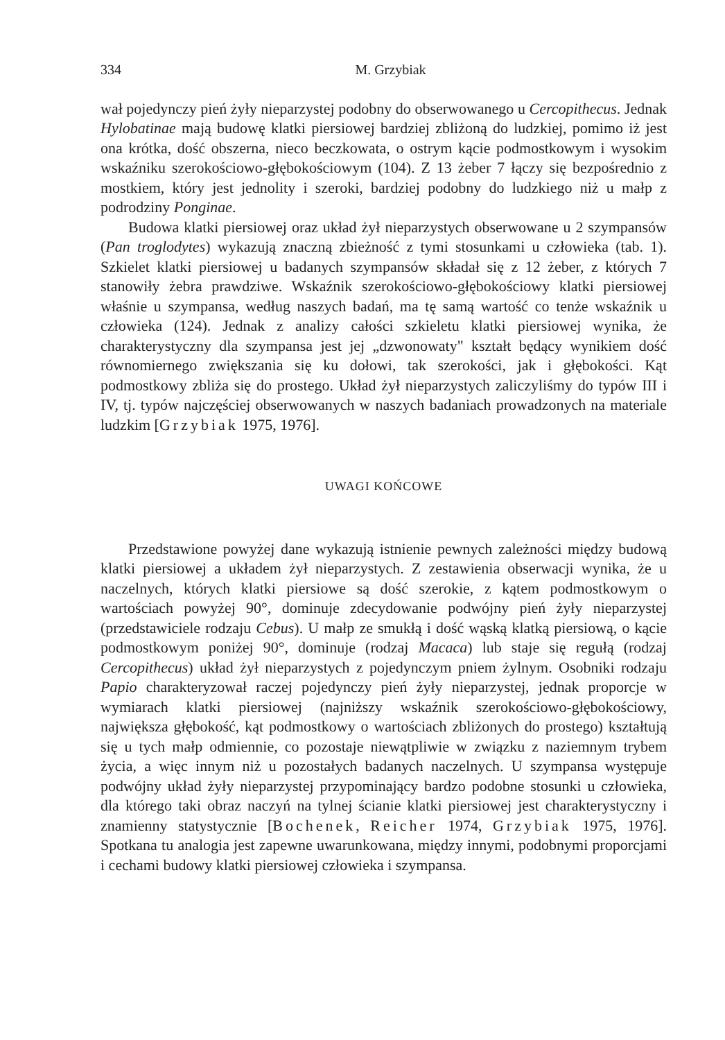334 M. Grzybiak
wał pojedynczy pień żyły nieparzystej podobny do obserwowanego u Cercopithecus. Jednak Hylobatinae mają budowę klatki piersiowej bardziej zbliżoną do ludzkiej, pomimo iż jest ona krótka, dość obszerna, nieco beczkowata, o ostrym kącie podmostkowym i wysokim wskaźniku szerokościowo-głębokościowym (104). Z 13 żeber 7 łączy się bezpośrednio z mostkiem, który jest jednolity i szeroki, bardziej podobny do ludzkiego niż u małp z podrodziny Ponginae.
Budowa klatki piersiowej oraz układ żył nieparzystych obserwowane u 2 szympansów (Pan troglodytes) wykazują znaczną zbieżność z tymi stosunkami u człowieka (tab. 1). Szkielet klatki piersiowej u badanych szympansów składał się z 12 żeber, z których 7 stanowiły żebra prawdziwe. Wskaźnik szerokościowo-głębokościowy klatki piersiowej właśnie u szympansa, według naszych badań, ma tę samą wartość co tenże wskaźnik u człowieka (124). Jednak z analizy całości szkieletu klatki piersiowej wynika, że charakterystyczny dla szympansa jest jej „dzwonowaty" kształt będący wynikiem dość równomiernego zwiększania się ku dołowi, tak szerokości, jak i głębokości. Kąt podmostkowy zbliża się do prostego. Układ żył nieparzystych zaliczyliśmy do typów III i IV, tj. typów najczęściej obserwowanych w naszych badaniach prowadzonych na materiale ludzkim [Grzybiak 1975, 1976].
UWAGI KOŃCOWE
Przedstawione powyżej dane wykazują istnienie pewnych zależności między budową klatki piersiowej a układem żył nieparzystych. Z zestawienia obserwacji wynika, że u naczelnych, których klatki piersiowe są dość szerokie, z kątem podmostkowym o wartościach powyżej 90°, dominuje zdecydowanie podwójny pień żyły nieparzystej (przedstawiciele rodzaju Cebus). U małp ze smukłą i dość wąską klatką piersiową, o kącie podmostkowym poniżej 90°, dominuje (rodzaj Macaca) lub staje się regułą (rodzaj Cercopithecus) układ żył nieparzystych z pojedynczym pniem żylnym. Osobniki rodzaju Papio charakteryzował raczej pojedynczy pień żyły nieparzystej, jednak proporcje w wymiarach klatki piersiowej (najniższy wskaźnik szerokościowo-głębokościowy, największa głębokość, kąt podmostkowy o wartościach zbliżonych do prostego) kształtują się u tych małp odmiennie, co pozostaje niewątpliwie w związku z naziemnym trybem życia, a więc innym niż u pozostałych badanych naczelnych. U szympansa występuje podwójny układ żyły nieparzystej przypominający bardzo podobne stosunki u człowieka, dla którego taki obraz naczyń na tylnej ścianie klatki piersiowej jest charakterystyczny i znamienny statystycznie [Bochenek, Reicher 1974, Grzybiak 1975, 1976]. Spotkana tu analogia jest zapewne uwarunkowana, między innymi, podobnymi proporcjami i cechami budowy klatki piersiowej człowieka i szympansa.